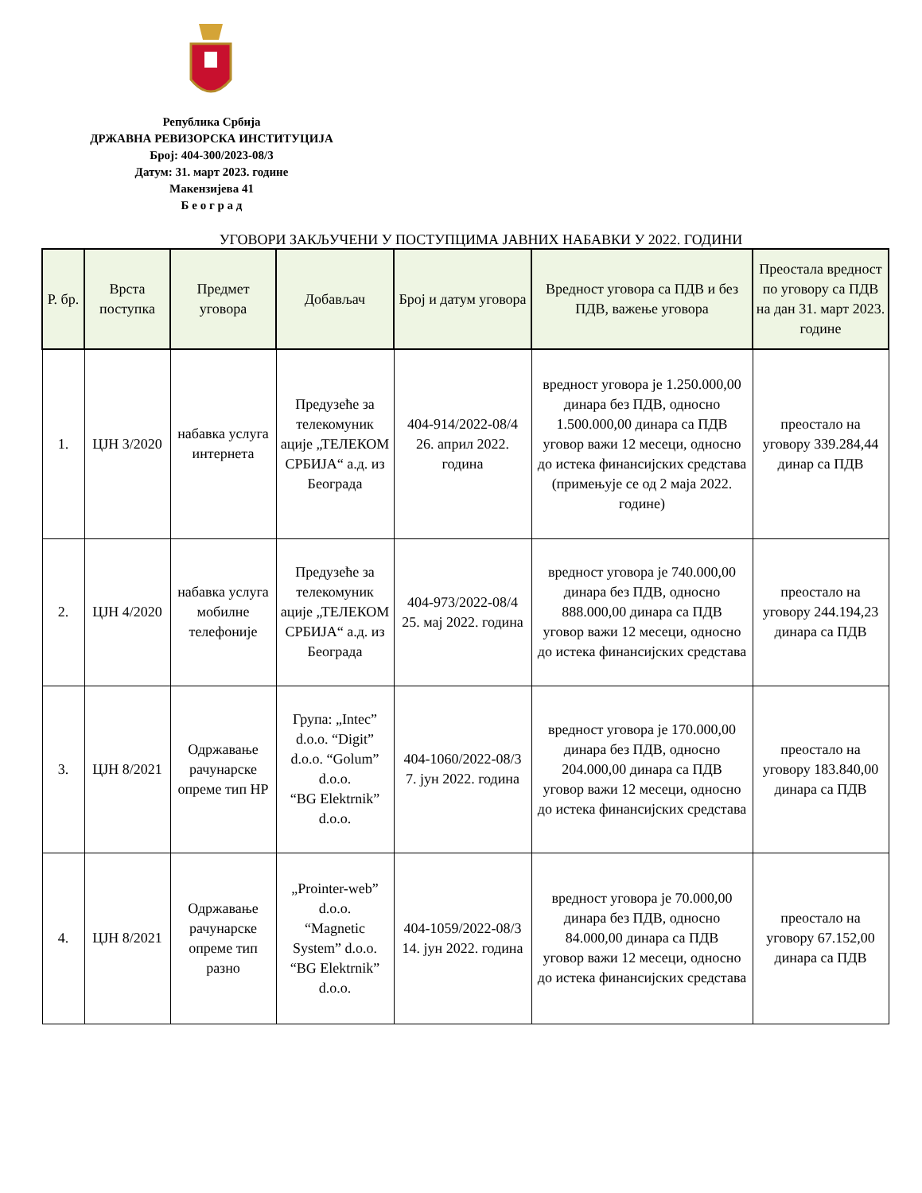Република Србија
ДРЖАВНА РЕВИЗОРСКА ИНСТИТУЦИЈА
Број: 404-300/2023-08/3
Датум: 31. март 2023. године
Макензијева 41
Б е о г р а д
УГОВОРИ ЗАКЉУЧЕНИ У ПОСТУПЦИМА ЈАВНИХ НАБАВКИ У 2022. ГОДИНИ
| Р. бр. | Врста поступка | Предмет уговора | Добављач | Број и датум уговора | Вредност уговора са ПДВ и без ПДВ, важење уговора | Преостала вредност по уговору са ПДВ на дан 31. март 2023. године |
| --- | --- | --- | --- | --- | --- | --- |
| 1. | ЦЈН 3/2020 | набавка услуга интернета | Предузеће за телекомуник ације „ТЕЛЕКОМ СРБИЈА“ а.д. из Београда | 404-914/2022-08/4 26. април 2022. година | вредност уговора је 1.250.000,00 динара без ПДВ, односно 1.500.000,00 динара са ПДВ уговор важи 12 месеци, односно до истека финансијских средстава (примењује се од 2 маја 2022. године) | преостало на уговору 339.284,44 динар са ПДВ |
| 2. | ЦЈН 4/2020 | набавка услуга мобилне телефоније | Предузеће за телекомуник ације „ТЕЛЕКОМ СРБИЈА“ а.д. из Београда | 404-973/2022-08/4 25. мај 2022. година | вредност уговора је 740.000,00 динара без ПДВ, односно 888.000,00 динара са ПДВ уговор важи 12 месеци, односно до истека финансијских средстава | преостало на уговору 244.194,23 динара са ПДВ |
| 3. | ЦЈН 8/2021 | Одржавање рачунарске опреме тип HP | Група: „Intec” d.o.o. “Digit” d.o.o. “Golum” d.o.o. “BG Elektrnik” d.o.o. | 404-1060/2022-08/3 7. јун 2022. година | вредност уговора је 170.000,00 динара без ПДВ, односно 204.000,00 динара са ПДВ уговор важи 12 месеци, односно до истека финансијских средстава | преостало на уговору 183.840,00 динара са ПДВ |
| 4. | ЦЈН 8/2021 | Одржавање рачунарске опреме тип разно | „Prointer-web” d.o.o. “Magnetic System” d.o.o. “BG Elektrnik” d.o.o. | 404-1059/2022-08/3 14. јун 2022. година | вредност уговора је 70.000,00 динара без ПДВ, односно 84.000,00 динара са ПДВ уговор важи 12 месеци, односно до истека финансијских средстава | преостало на уговору 67.152,00 динара са ПДВ |